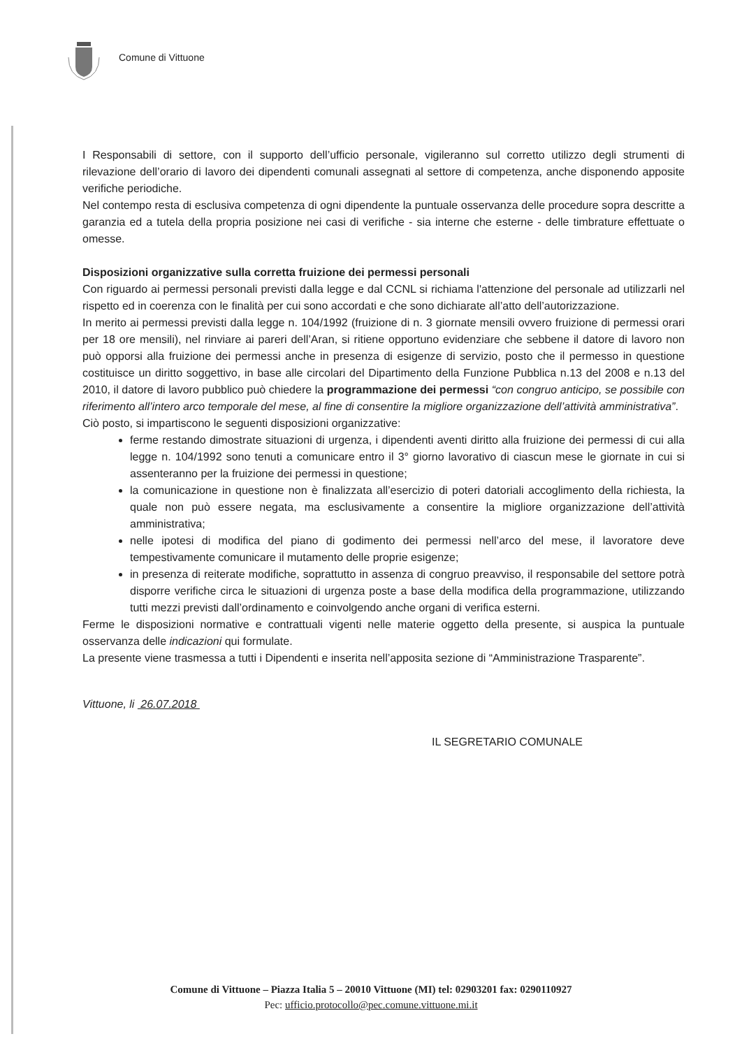Comune di Vittuone
I Responsabili di settore, con il supporto dell’ufficio personale, vigileranno sul corretto utilizzo degli strumenti di rilevazione dell’orario di lavoro dei dipendenti comunali assegnati al settore di competenza, anche disponendo apposite verifiche periodiche.
Nel contempo resta di esclusiva competenza di ogni dipendente la puntuale osservanza delle procedure sopra descritte a garanzia ed a tutela della propria posizione nei casi di verifiche - sia interne che esterne - delle timbrature effettuate o omesse.
Disposizioni organizzative sulla corretta fruizione dei permessi personali
Con riguardo ai permessi personali previsti dalla legge e dal CCNL si richiama l'attenzione del personale ad utilizzarli nel rispetto ed in coerenza con le finalità per cui sono accordati e che sono dichiarate all’atto dell’autorizzazione.
In merito ai permessi previsti dalla legge n. 104/1992 (fruizione di n. 3 giornate mensili ovvero fruizione di permessi orari per 18 ore mensili), nel rinviare ai pareri dell’Aran, si ritiene opportuno evidenziare che sebbene il datore di lavoro non può opporsi alla fruizione dei permessi anche in presenza di esigenze di servizio, posto che il permesso in questione costituisce un diritto soggettivo, in base alle circolari del Dipartimento della Funzione Pubblica n.13 del 2008 e n.13 del 2010, il datore di lavoro pubblico può chiedere la programmazione dei permessi “con congruo anticipo, se possibile con riferimento all’intero arco temporale del mese, al fine di consentire la migliore organizzazione dell’attività amministrativa”.
Ciò posto, si impartiscono le seguenti disposizioni organizzative:
ferme restando dimostrate situazioni di urgenza, i dipendenti aventi diritto alla fruizione dei permessi di cui alla legge n. 104/1992 sono tenuti a comunicare entro il 3° giorno lavorativo di ciascun mese le giornate in cui si assenteranno per la fruizione dei permessi in questione;
la comunicazione in questione non è finalizzata all’esercizio di poteri datoriali accoglimento della richiesta, la quale non può essere negata, ma esclusivamente a consentire la migliore organizzazione dell’attività amministrativa;
nelle ipotesi di modifica del piano di godimento dei permessi nell’arco del mese, il lavoratore deve tempestivamente comunicare il mutamento delle proprie esigenze;
in presenza di reiterate modifiche, soprattutto in assenza di congruo preavviso, il responsabile del settore potrà disporre verifiche circa le situazioni di urgenza poste a base della modifica della programmazione, utilizzando tutti mezzi previsti dall’ordinamento e coinvolgendo anche organi di verifica esterni.
Ferme le disposizioni normative e contrattuali vigenti nelle materie oggetto della presente, si auspica la puntuale osservanza delle indicazioni qui formulate.
La presente viene trasmessa a tutti i Dipendenti e inserita nell’apposita sezione di “Amministrazione Trasparente”.
Vittuone, li 26.07.2018
IL SEGRETARIO COMUNALE
Comune di Vittuone – Piazza Italia 5 – 20010 Vittuone (MI) tel: 02903201 fax: 0290110927
Pec: ufficio.protocollo@pec.comune.vittuone.mi.it